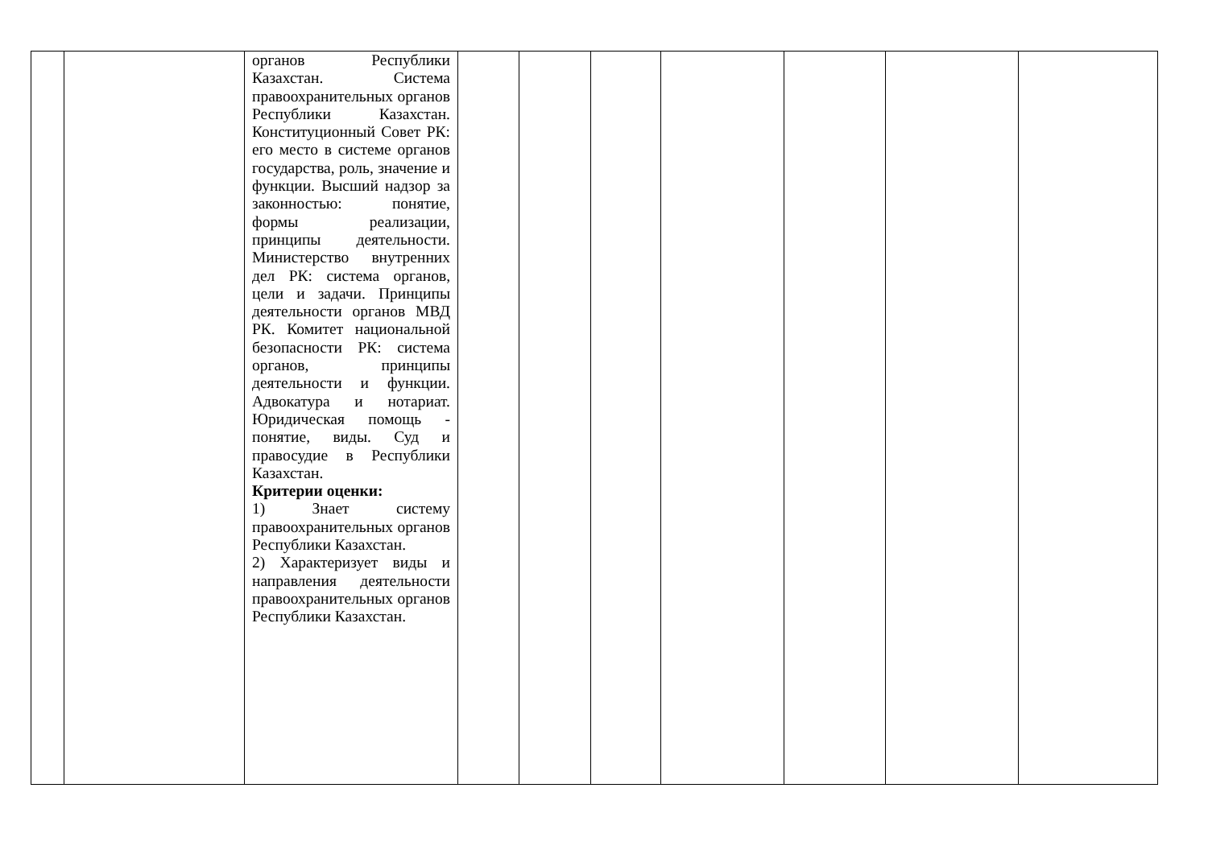| | | органов Республики Казахстан. Система правоохранительных органов Республики Казахстан. Конституционный Совет РК: его место в системе органов государства, роль, значение и функции. Высший надзор за законностью: понятие, формы реализации, принципы деятельности. Министерство внутренних дел РК: система органов, цели и задачи. Принципы деятельности органов МВД РК. Комитет национальной безопасности РК: система органов, принципы деятельности и функции. Адвокатура и нотариат. Юридическая помощь - понятие, виды. Суд и правосудие в Республики Казахстан. Критерии оценки: 1) Знает систему правоохранительных органов Республики Казахстан. 2) Характеризует виды и направления деятельности правоохранительных органов Республики Казахстан. | | | | | | | |